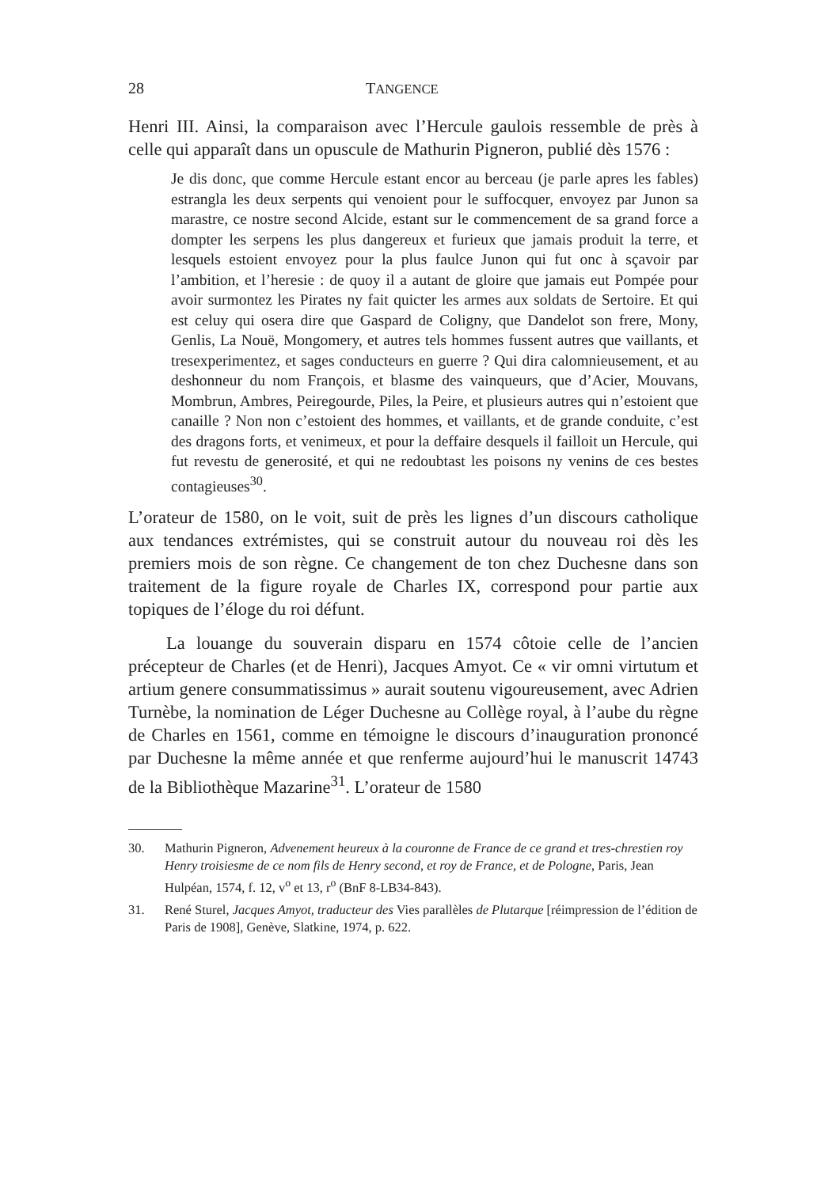28 TANGENCE
Henri III. Ainsi, la comparaison avec l’Hercule gaulois ressemble de près à celle qui apparaît dans un opuscule de Mathurin Pigneron, publié dès 1576 :
Je dis donc, que comme Hercule estant encor au berceau (je parle apres les fables) estrangla les deux serpents qui venoient pour le suffocquer, envoyez par Junon sa marastre, ce nostre second Alcide, estant sur le commencement de sa grand force a dompter les serpens les plus dangereux et furieux que jamais produit la terre, et lesquels estoient envoyez pour la plus faulce Junon qui fut onc à sçavoir par l’ambition, et l’heresie : de quoy il a autant de gloire que jamais eut Pompée pour avoir surmontez les Pirates ny fait quicter les armes aux soldats de Sertoire. Et qui est celuy qui osera dire que Gaspard de Coligny, que Dandelot son frere, Mony, Genlis, La Nouë, Mongomery, et autres tels hommes fussent autres que vaillants, et tresexperimentez, et sages conducteurs en guerre ? Qui dira calomnieusement, et au deshonneur du nom François, et blasme des vainqueurs, que d’Acier, Mouvans, Mombrun, Ambres, Peiregourde, Piles, la Peire, et plusieurs autres qui n’estoient que canaille ? Non non c’estoient des hommes, et vaillants, et de grande conduite, c’est des dragons forts, et venimeux, et pour la deffaire desquels il failloit un Hercule, qui fut revestu de generosité, et qui ne redoubtast les poisons ny venins de ces bestes contagieuses<sup>30</sup>.
L’orateur de 1580, on le voit, suit de près les lignes d’un discours catholique aux tendances extrémistes, qui se construit autour du nouveau roi dès les premiers mois de son règne. Ce changement de ton chez Duchesne dans son traitement de la figure royale de Charles IX, correspond pour partie aux topiques de l’éloge du roi défunt.
La louange du souverain disparu en 1574 côtoie celle de l’ancien précepteur de Charles (et de Henri), Jacques Amyot. Ce « vir omni virtutum et artium genere consummatissimus » aurait soutenu vigoureusement, avec Adrien Turnèbe, la nomination de Léger Duchesne au Collège royal, à l’aube du règne de Charles en 1561, comme en témoigne le discours d’inauguration prononcé par Duchesne la même année et que renferme aujourd’hui le manuscrit 14743 de la Bibliothèque Mazarine<sup>31</sup>. L’orateur de 1580
30. Mathurin Pigneron, Advenement heureux à la couronne de France de ce grand et tres-chrestien roy Henry troisiesme de ce nom fils de Henry second, et roy de France, et de Pologne, Paris, Jean Hulpéan, 1574, f. 12, v<sup>o</sup> et 13, r<sup>o</sup> (BnF 8-LB34-843).
31. René Sturel, Jacques Amyot, traducteur des Vies parallèles de Plutarque [réimpression de l’édition de Paris de 1908], Genève, Slatkine, 1974, p. 622.